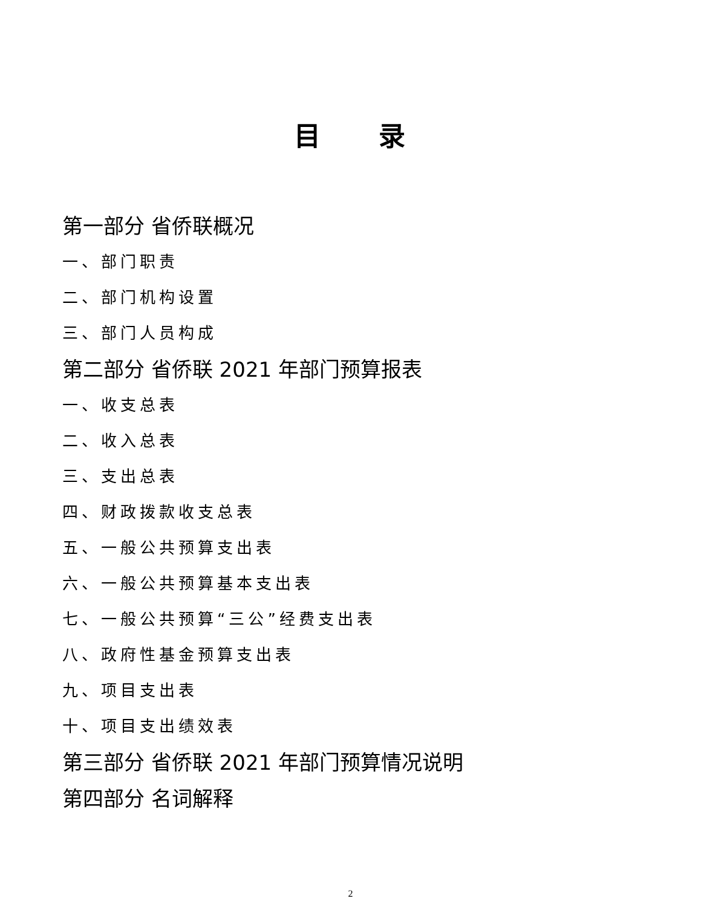目 录
第一部分 省侨联概况
一、部门职责
二、部门机构设置
三、部门人员构成
第二部分 省侨联 2021 年部门预算报表
一、收支总表
二、收入总表
三、支出总表
四、财政拨款收支总表
五、一般公共预算支出表
六、一般公共预算基本支出表
七、一般公共预算“三公”经费支出表
八、政府性基金预算支出表
九、项目支出表
十、项目支出绩效表
第三部分 省侨联 2021 年部门预算情况说明
第四部分 名词解释
2